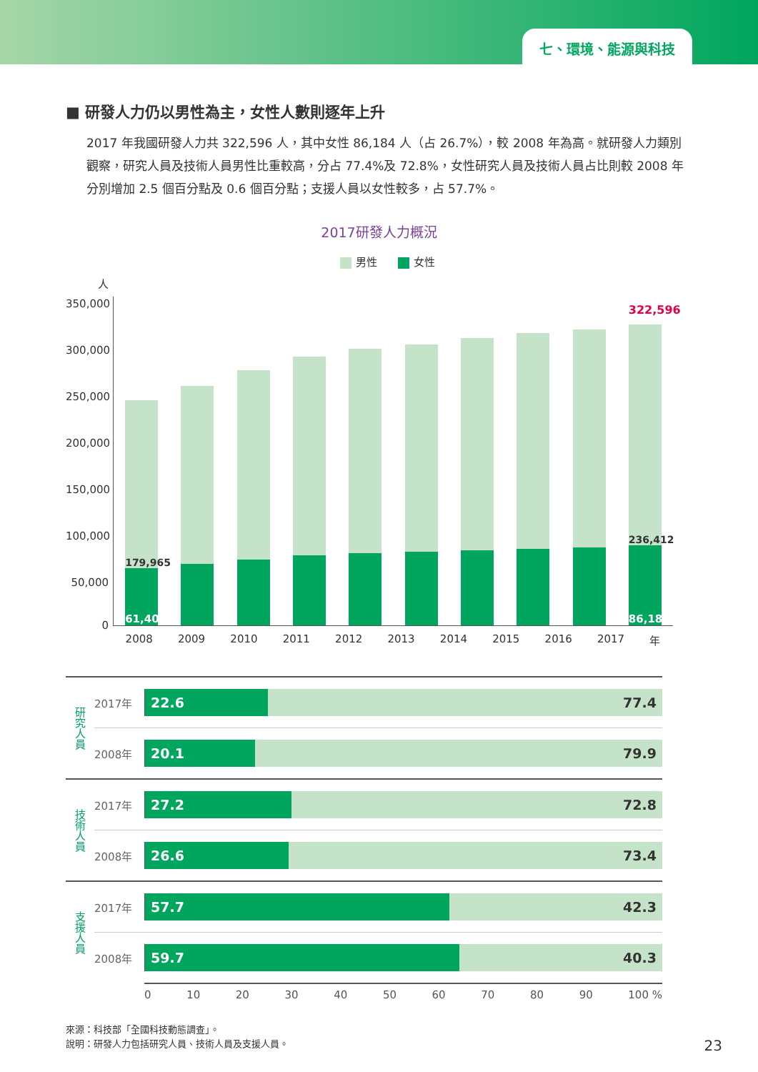七、環境、能源與科技
■ 研發人力仍以男性為主，女性人數則逐年上升
2017 年我國研發人力共 322,596 人，其中女性 86,184 人（占 26.7%），較 2008 年為高。就研發人力類別觀察，研究人員及技術人員男性比重較高，分占 77.4%及 72.8%，女性研究人員及技術人員占比則較 2008 年分別增加 2.5 個百分點及 0.6 個百分點；支援人員以女性較多，占 57.7%。
2017研發人力概況
男性 女性
人
350,000
300,000
250,000
200,000
150,000
100,000
50,000
0
179,965
61,402
322,596
236,412
86,184
2008 2009 2010 2011 2012 2013 2014 2015 2016 2017 年
研究人員
2017年
22.6 77.4
2008年
20.1 79.9
技術人員
2017年
27.2 72.8
2008年
26.6 73.4
支援人員
2017年
57.7 42.3
2008年
59.7 40.3
0 10 20 30 40 50 60 70 80 90 100 %
來源：科技部「全國科技動態調查」。
說明：研發人力包括研究人員、技術人員及支援人員。
23